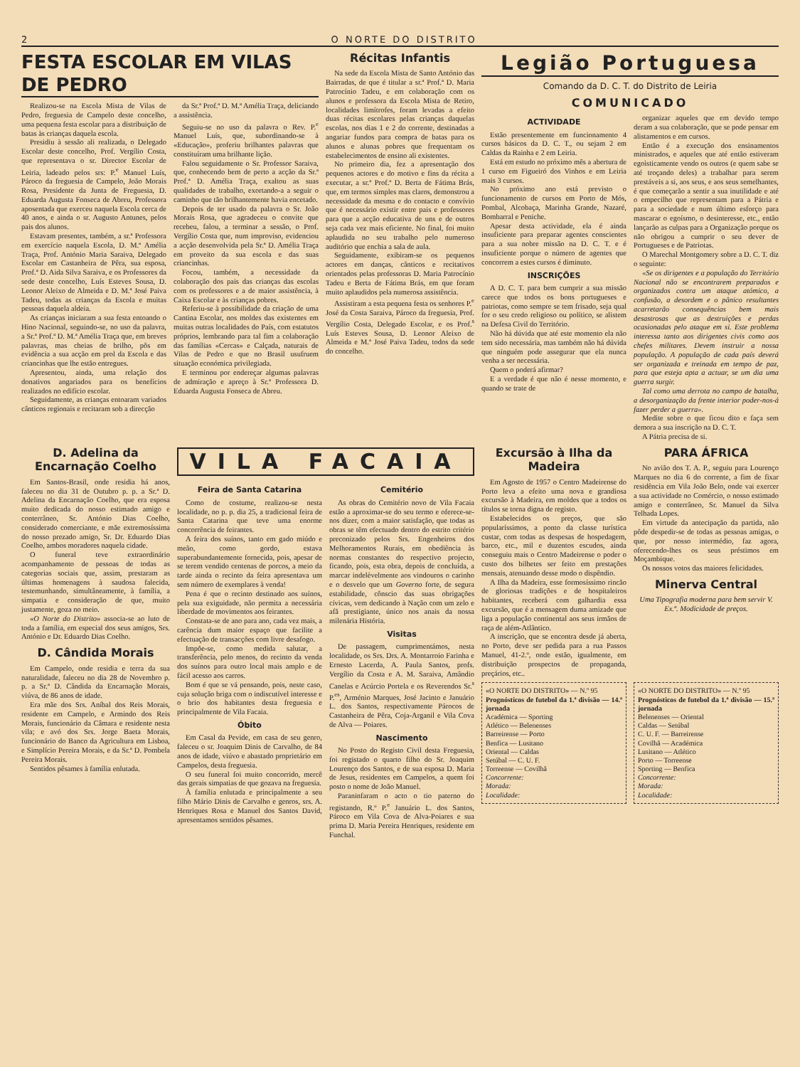2 O NORTE DO DISTRITO
FESTA ESCOLAR EM VILAS DE PEDRO
Realizou-se na Escola Mista de Vilas de Pedro, freguesia de Campelo deste concelho, uma pequena festa escolar para a distribuição de batas às crianças daquela escola.
Presidiu à sessão ali realizada, o Delegado Escolar deste concelho, Prof. Vergílio Costa, que representava o sr. Director Escolar de Leiria, ladeado pelos srs: P.<sup>e</sup> Manuel Luís, Pároco da freguesia de Campelo, João Morais Rosa, Presidente da Junta de Freguesia, D. Eduarda Augusta Fonseca de Abreu, Professora aposentada que exerceu naquela Escola cerca de 40 anos, e ainda o sr. Augusto Antunes, pelos pais dos alunos.
Estavam presentes, também, a sr.ª Professora em exercício naquela Escola, D. M.ª Amélia Traça, Prof. António Maria Saraiva, Delegado Escolar em Castanheira de Pêra, sua esposa, Prof.ª D. Aida Silva Saraiva, e os Professores da sede deste concelho, Luís Esteves Sousa, D. Leonor Aleixo de Almeida e D. M.ª José Paiva Tadeu, todas as crianças da Escola e muitas pessoas daquela aldeia.
As crianças iniciaram a sua festa entoando o Hino Nacional, seguindo-se, no uso da palavra, a Sr.ª Prof.ª D. M.ª Amélia Traça que, em breves palavras, mas cheias de brilho, pôs em evidência a sua acção em prol da Escola e das criancinhas que lhe estão entregues.
Apresentou, ainda, uma relação dos donativos angariados para os benefícios realizados no edifício escolar.
Seguidamente, as crianças entoaram variados cânticos regionais e recitaram sob a direcção
da Sr.ª Prof.ª D. M.ª Amélia Traça, deliciando a assistência.
Seguiu-se no uso da palavra o Rev. P.<sup>e</sup> Manuel Luís, que, subordinando-se à «Educação», proferiu brilhantes palavras que constituíram uma brilhante lição.
Falou seguidamente o Sr. Professor Saraiva, que, conhecendo bem de perto a acção da Sr.ª Prof.ª D. Amélia Traça, exaltou as suas qualidades de trabalho, exortando-a a seguir o caminho que tão brilhantemente havia encetado.
Depois de ter usado da palavra o Sr. João Morais Rosa, que agradeceu o convite que recebeu, falou, a terminar a sessão, o Prof. Vergílio Costa que, num improviso, evidenciou a acção desenvolvida pela Sr.ª D. Amélia Traça em proveito da sua escola e das suas criancinhas.
Focou, também, a necessidade da colaboração dos pais das crianças das escolas com os professores e a de maior assistência, à Caixa Escolar e às crianças pobres.
Referiu-se à possibilidade da criação de uma Cantina Escolar, nos moldes das existentes em muitas outras localidades do País, com estatutos próprios, lembrando para tal fim a colaboração das famílias «Cercas» e Calçada, naturais de Vilas de Pedro e que no Brasil usufruem situação económica privilegiada.
E terminou por endereçar algumas palavras de admiração e apreço à Sr.ª Professora D. Eduarda Augusta Fonseca de Abreu.
Récitas Infantis
Na sede da Escola Mista de Santo António das Bairradas, de que é titular a sr.ª Prof.ª D. Maria Patrocínio Tadeu, e em colaboração com os alunos e professora da Escola Mista de Retiro, localidades limítrofes, foram levadas a efeito duas récitas escolares pelas crianças daquelas escolas, nos dias 1 e 2 do corrente, destinadas a angariar fundos para compra de batas para os alunos e alunas pobres que frequentam os estabelecimentos de ensino ali existentes.
No primeiro dia, fez a apresentação dos pequenos actores e do motivo e fins da récita a executar, a sr.ª Prof.ª D. Berta de Fátima Brás, que, em termos simples mas claros, demonstrou a necessidade da mesma e do contacto e convívio que é necessário existir entre pais e professores para que a acção educativa de uns e de outros seja cada vez mais eficiente. No final, foi muito aplaudida no seu trabalho pelo numeroso auditório que enchia a sala de aula.
Seguidamente, exibiram-se os pequenos actores em danças, cânticos e recitativos orientados pelas professoras D. Maria Patrocínio Tadeu e Berta de Fátima Brás, em que foram muito aplaudidos pela numerosa assistência.
Assistiram a esta pequena festa os senhores P.<sup>e</sup> José da Costa Saraiva, Pároco da freguesia, Prof. Vergílio Costa, Delegado Escolar, e os Prof.<sup>s</sup> Luís Esteves Sousa, D. Leonor Aleixo de Almeida e M.ª José Paiva Tadeu, todos da sede do concelho.
Legião Portuguesa
Comando da D. C. T. do Distrito de Leiria
COMUNICADO
ACTIVIDADE
Estão presentemente em funcionamento 4 cursos básicos da D. C. T., ou sejam 2 em Caldas da Rainha e 2 em Leiria.
Está em estudo no próximo mês a abertura de 1 curso em Figueiró dos Vinhos e em Leiria mais 3 cursos.
No próximo ano está previsto o funcionamento de cursos em Porto de Mós, Pombal, Alcobaça, Marinha Grande, Nazaré, Bombarral e Peniche.
Apesar desta actividade, ela é ainda insuficiente para preparar agentes conscientes para a sua nobre missão na D. C. T. e é insuficiente porque o número de agentes que concorrem a estes cursos é diminuto.
INSCRIÇÕES
A D. C. T. para bem cumprir a sua missão carece que todos os bons portugueses e patriotas, como sempre se tem frisado, seja qual for o seu credo religioso ou político, se alistem na Defesa Civil do Território.
Não há dúvida que até este momento ela não tem sido necessária, mas também não há dúvida que ninguém pode assegurar que ela nunca venha a ser necessária.
Quem o poderá afirmar?
E a verdade é que não é nesse momento, e quando se trate de
organizar aqueles que em devido tempo deram a sua colaboração, que se pode pensar em alistamentos e em cursos.
Então é a execução dos ensinamentos ministrados, e aqueles que até então estiveram egoìsticamente vendo os outros (e quem sabe se até troçando deles) a trabalhar para serem prestáveis a si, aos seus, e aos seus semelhantes, é que começarão a sentir a sua inutilidade e até o empecilho que representam para a Pátria e para a sociedade e num último esforço para mascarar o egoísmo, o desinteresse, etc., então lançarão as culpas para a Organização porque os não obrigou a cumprir o seu dever de Portugueses e de Patriotas.
O Marechal Montgomery sobre a D. C. T. diz o seguinte:
«Se os dirigentes e a população do Território Nacional não se encontrarem preparados e organizados contra um ataque atómico, a confusão, a desordem e o pânico resultantes acarretarão consequências bem mais desastrosas que as destruições e perdas ocasionadas pelo ataque em si. Este problema interessa tanto aos dirigentes civis como aos chefes militares. Devem instruir a nossa população. A população de cada país deverá ser organizada e treinada em tempo de paz, para que esteja apta a actuar, se um dia uma guerra surgir.
Tal como uma derrota no campo de batalha, a desorganização da frente interior poder-nos-á fazer perder a guerra».
Medite sobre o que ficou dito e faça sem demora a sua inscrição na D. C. T.
A Pátria precisa de si.
D. Adelina da Encarnação Coelho
Em Santos-Brasil, onde residia há anos, faleceu no dia 31 de Outubro p. p. a Sr.ª D. Adelina da Encarnação Coelho, que era esposa muito dedicada do nosso estimado amigo e conterrâneo, Sr. António Dias Coelho, considerado comerciante, e mãe extremosíssima do nosso prezado amigo, Sr. Dr. Eduardo Dias Coelho, ambos moradores naquela cidade.
O funeral teve extraordinário acompanhamento de pessoas de todas as categorias sociais que, assim, prestaram as últimas homenagens à saudosa falecida, testemunhando, simultâneamente, à família, a simpatia e consideração de que, muito justamente, goza no meio.
«O Norte do Distrito» associa-se ao luto de toda a família, em especial dos seus amigos, Srs. António e Dr. Eduardo Dias Coelho.
D. Cândida Morais
Em Campelo, onde residia e terra da sua naturalidade, faleceu no dia 28 de Novembro p. p. a Sr.ª D. Cândida da Encarnação Morais, viúva, de 86 anos de idade.
Era mãe dos Srs. Aníbal dos Reis Morais, residente em Campelo, e Armindo dos Reis Morais, funcionário da Câmara e residente nesta vila; e avó dos Srs. Jorge Baeta Morais, funcionário do Banco da Agricultura em Lisboa, e Simplício Pereira Morais, e da Sr.ª D. Pombela Pereira Morais.
Sentidos pêsames à família enlutada.
VILA FACAIA
Feira de Santa Catarina
Como de costume, realizou-se nesta localidade, no p. p. dia 25, a tradicional feira de Santa Catarina que teve uma enorme concorrência de feirantes.
A feira dos suínos, tanto em gado miúdo e meão, como gordo, estava superabundantemente fornecida, pois, apesar de se terem vendido centenas de porcos, a meio da tarde ainda o recinto da feira apresentava um sem número de exemplares à venda!
Pena é que o recinto destinado aos suínos, pela sua exiguidade, não permita a necessária liberdade de movimentos aos feirantes.
Constata-se de ano para ano, cada vez mais, a carência dum maior espaço que facilite a efectuação de transacções com livre desafogo.
Impõe-se, como medida salutar, a transferência, pelo menos, do recinto da venda dos suínos para outro local mais amplo e de fácil acesso aos carros.
Bom é que se vá pensando, pois, neste caso, cuja solução briga com o indiscutível interesse e o brio dos habitantes desta freguesia e principalmente de Vila Facaia.
Óbito
Em Casal da Pevide, em casa de seu genro, faleceu o sr. Joaquim Dinis de Carvalho, de 84 anos de idade, viúvo e abastado proprietário em Campelos, desta freguesia.
O seu funeral foi muito concorrido, mercê das gerais simpatias de que gozava na freguesia.
À família enlutada e principalmente a seu filho Mário Dinis de Carvalho e genros, srs. A. Henriques Rosa e Manuel dos Santos David, apresentamos sentidos pêsames.
Cemitério
As obras do Cemitério novo de Vila Facaia estão a aproximar-se do seu termo e oferece-se-nos dizer, com a maior satisfação, que todas as obras se têm efectuado dentro do estrito critério preconizado pelos Srs. Engenheiros dos Melhoramentos Rurais, em obediência às normas constantes do respectivo projecto, ficando, pois, esta obra, depois de concluída, a marcar indelèvelmente aos vindouros o carinho e o desvelo que um Governo forte, de segura estabilidade, cônscio das suas obrigações cívicas, vem dedicando à Nação com um zelo e afã prestigiante, único nos anais da nossa milenária História.
Visitas
De passagem, cumprimentámos, nesta localidade, os Srs. Drs. A. Montarroio Farinha e Ernesto Lacerda, A. Paula Santos, profs. Vergílio da Costa e A. M. Saraiva, Amândio Canelas e Acúrcio Portela e os Reverendos Sr.<sup>s</sup> P.<sup>es</sup>, Arménio Marques, José Jacinto e Januário L. dos Santos, respectivamente Párocos de Castanheira de Pêra, Coja-Arganil e Vila Cova de Alva — Poiares.
Nascimento
No Posto do Registo Civil desta Freguesia, foi registado o quarto filho do Sr. Joaquim Lourenço dos Santos, e de sua esposa D. Maria de Jesus, residentes em Campelos, a quem foi posto o nome de João Manuel.
Paraninfaram o acto o tio paterno do registando, R.º P.<sup>e</sup> Januário L. dos Santos, Pároco em Vila Cova de Alva-Poiares e sua prima D. Maria Pereira Henriques, residente em Funchal.
Excursão à Ilha da Madeira
Em Agosto de 1957 o Centro Madeirense do Porto leva a efeito uma nova e grandiosa excursão à Madeira, em moldes que a todos os títulos se torna digna de registo.
Estabelecidos os preços, que são popularíssimos, a ponto da classe turística custar, com todas as despesas de hospedagem, barco, etc., mil e duzentos escudos, ainda conseguiu mais o Centro Madeirense o poder o custo dos bilhetes ser feito em prestações mensais, atenuando desse modo o dispêndio.
A Ilha da Madeira, esse formosíssimo rincão de gloriosas tradições e de hospitaleiros habitantes, receberá com galhardia essa excursão, que é a mensagem duma amizade que liga a população continental aos seus irmãos de raça de além-Atlântico.
A inscrição, que se encontra desde já aberta, no Porto, deve ser pedida para a rua Passos Manuel, 41-2.º, onde estão, igualmente, em distribuição prospectos de propaganda, preçários, etc..
PARA ÁFRICA
No avião dos T. A. P., seguiu para Lourenço Marques no dia 6 do corrente, a fim de fixar residência em Vila João Belo, onde vai exercer a sua actividade no Comércio, o nosso estimado amigo e conterrâneo, Sr. Manuel da Silva Telhada Lopes.
Em virtude da antecipação da partida, não pôde despedir-se de todas as pessoas amigas, o que, por nosso intermédio, faz agora, oferecendo-lhes os seus préstimos em Moçambique.
Os nossos votos das maiores felicidades.
Minerva Central
Uma Tipografia moderna para bem servir V. Ex.ª. Modicidade de preços.
«O NORTE DO DISTRITO» — N.º 95
Prognósticos de futebol da 1.ª divisão — 14.ª jornada
Académica — Sporting
Atlético — Belenenses
Barreirense — Porto
Benfica — Lusitano
Oriental — Caldas
Setúbal — C. U. F.
Torreense — Covilhã
Concorrente:
Morada:
Localidade:
«O NORTE DO DISTRITO» — N.º 95
Prognósticos de futebol da 1.ª divisão — 15.ª jornada
Belenenses — Oriental
Caldas — Setúbal
C. U. F. — Barreirense
Covilhã — Académica
Lusitano — Atlético
Porto — Torreense
Sporting — Benfica
Concorrente:
Morada:
Localidade: